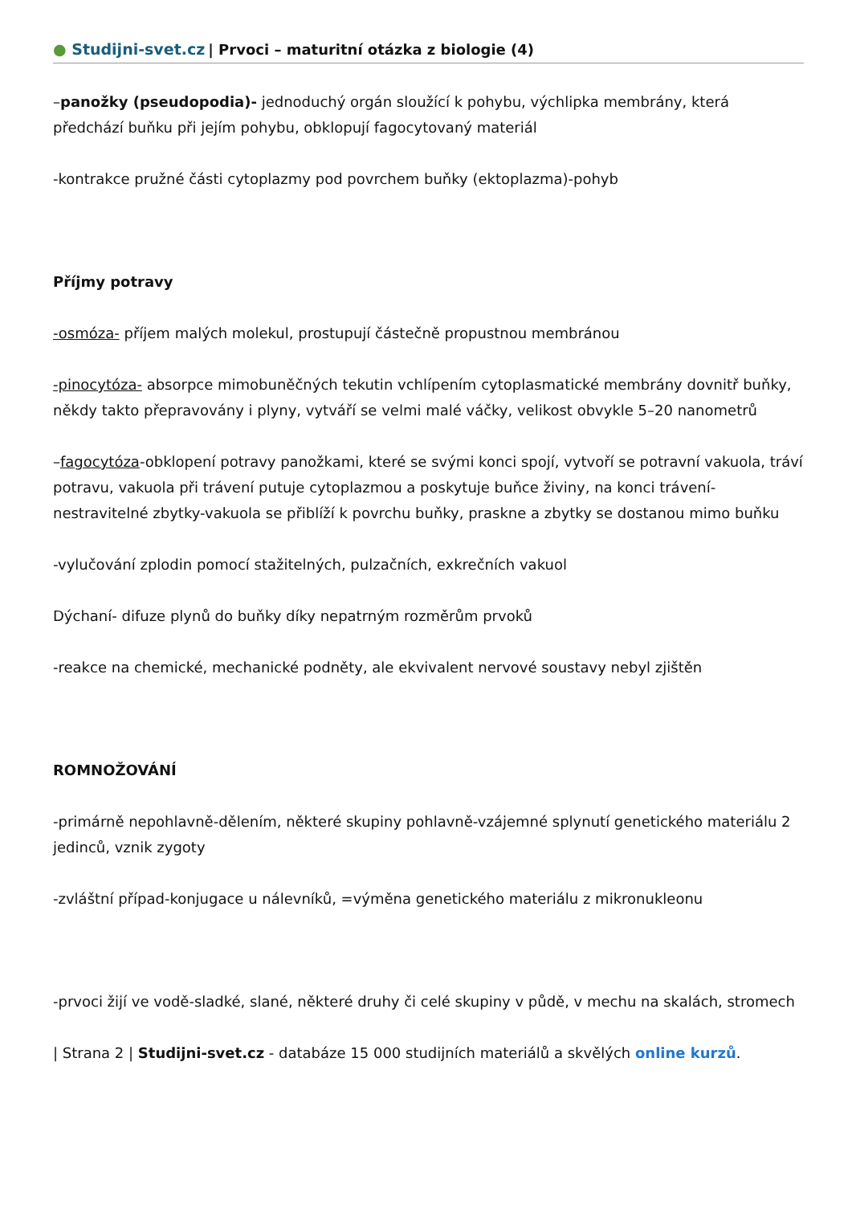● Studijni-svet.cz | Prvoci – maturitní otázka z biologie (4)
–panožky (pseudopodia)- jednoduchý orgán sloužící k pohybu, výchlipka membrány, která předchází buňku při jejím pohybu, obklopují fagocytovaný materiál
-kontrakce pružné části cytoplazmy pod povrchem buňky (ektoplazma)-pohyb
Příjmy potravy
-osmóza- příjem malých molekul, prostupují částečně propustnou membránou
-pinocytóza- absorpce mimobuněčných tekutin vchlípením cytoplasmatické membrány dovnitř buňky, někdy takto přepravovány i plyny, vytváří se velmi malé váčky, velikost obvykle 5–20 nanometrů
–fagocytóza-obklopení potravy panožkami, které se svými konci spojí, vytvoří se potravní vakuola, tráví potravu, vakuola při trávení putuje cytoplazmou a poskytuje buňce živiny, na konci trávení- nestravitelné zbytky-vakuola se přiblíží k povrchu buňky, praskne a zbytky se dostanou mimo buňku
-vylučování zplodin pomocí stažitelných, pulzačních, exkrečních vakuol
Dýchaní- difuze plynů do buňky díky nepatrným rozměrům prvoků
-reakce na chemické, mechanické podněty, ale ekvivalent nervové soustavy nebyl zjištěn
ROMNOŽOVÁNÍ
-primárně nepohlavně-dělením, některé skupiny pohlavně-vzájemné splynutí genetického materiálu 2 jedinců, vznik zygoty
-zvláštní případ-konjugace u nálevníků, =výměna genetického materiálu z mikronukleonu
-prvoci žijí ve vodě-sladké, slané, některé druhy či celé skupiny v půdě, v mechu na skalách, stromech
| Strana 2 | Studijni-svet.cz - databáze 15 000 studijních materiálů a skvělých online kurzů.